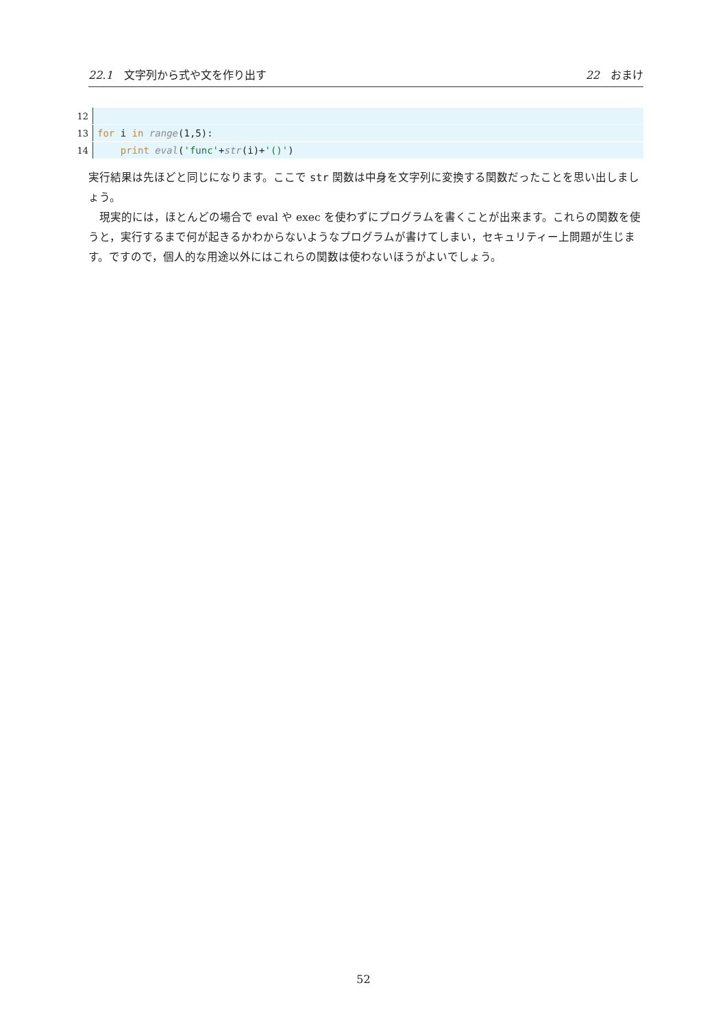22.1 文字列から式や文を作り出す 22 おまけ
12
13 for i in range(1,5):
14 print eval('func'+str(i)+'()')
実行結果は先ほどと同じになります。ここで str 関数は中身を文字列に変換する関数だったことを思い出しましょう。
　現実的には，ほとんどの場合で eval や exec を使わずにプログラムを書くことが出来ます。これらの関数を使うと，実行するまで何が起きるかわからないようなプログラムが書けてしまい，セキュリティー上問題が生じます。ですので，個人的な用途以外にはこれらの関数は使わないほうがよいでしょう。
52